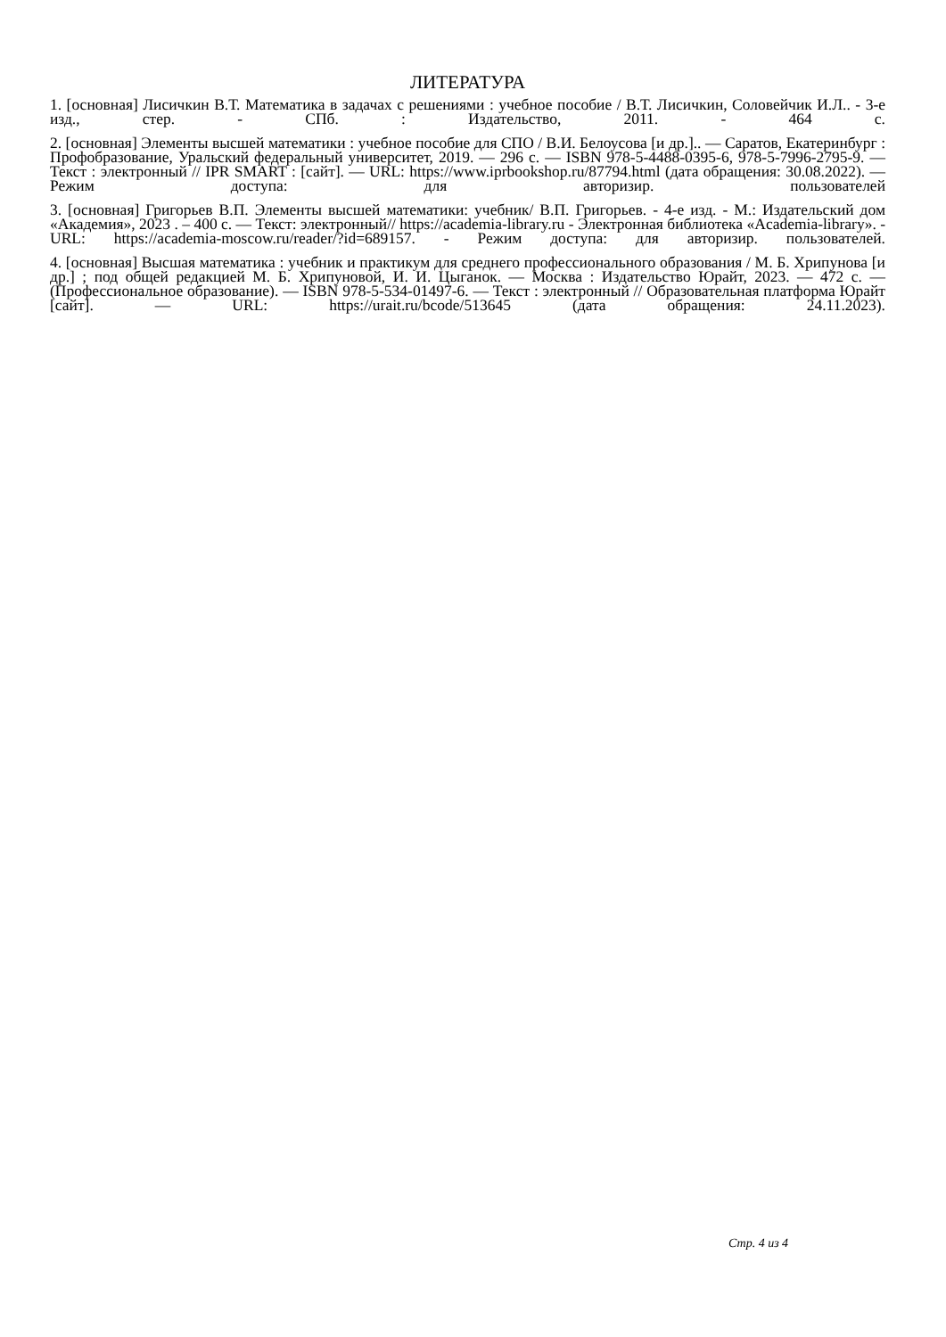ЛИТЕРАТУРА
1. [основная] Лисичкин В.Т. Математика в задачах с решениями : учебное пособие / В.Т. Лисичкин, Соловейчик И.Л.. - 3-е изд., стер. - СПб. : Издательство, 2011. - 464 с.
2. [основная] Элементы высшей математики : учебное пособие для СПО / В.И. Белоусова [и др.].. — Саратов, Екатеринбург : Профобразование, Уральский федеральный университет, 2019. — 296 с. — ISBN 978-5-4488-0395-6, 978-5-7996-2795-9. — Текст : электронный // IPR SMART : [сайт]. — URL: https://www.iprbookshop.ru/87794.html (дата обращения: 30.08.2022). — Режим доступа: для авторизир. пользователей
3. [основная] Григорьев В.П. Элементы высшей математики: учебник/ В.П. Григорьев. - 4-е изд. - М.: Издательский дом «Академия», 2023 . – 400 с. — Текст: электронный// https://academia-library.ru - Электронная библиотека «Academia-library». - URL: https://academia-moscow.ru/reader/?id=689157. - Режим доступа: для авторизир. пользователей.
4. [основная] Высшая математика : учебник и практикум для среднего профессионального образования / М. Б. Хрипунова [и др.] ; под общей редакцией М. Б. Хрипуновой, И. И. Цыганок. — Москва : Издательство Юрайт, 2023. — 472 с. — (Профессиональное образование). — ISBN 978-5-534-01497-6. — Текст : электронный // Образовательная платформа Юрайт [сайт]. — URL: https://urait.ru/bcode/513645 (дата обращения: 24.11.2023).
Стр. 4 из 4